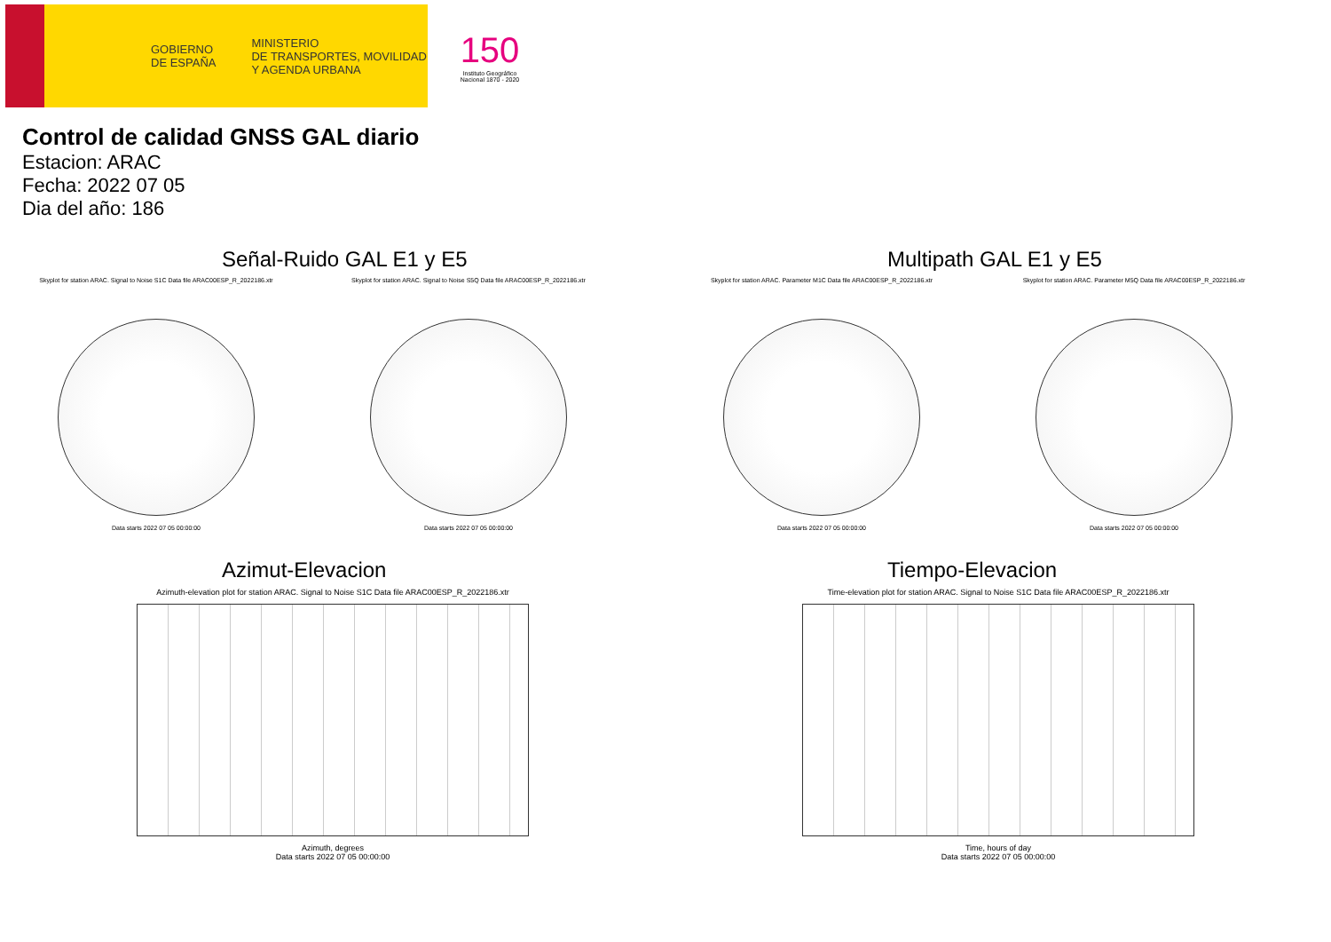GOBIERNO
DE ESPAÑA MINISTERIO
DE TRANSPORTES, MOVILIDAD
Y AGENDA URBANA
150
Instituto Geográfico Nacional 1870 - 2020
Control de calidad GNSS GAL diario
Estacion: ARAC
Fecha: 2022 07 05
Dia del año: 186
Señal-Ruido GAL E1 y E5
Skyplot for station ARAC. Signal to Noise S1C Data file ARAC00ESP_R_2022186.xtr
Data starts 2022 07 05 00:00:00
Skyplot for station ARAC. Signal to Noise S5Q Data file ARAC00ESP_R_2022186.xtr
Data starts 2022 07 05 00:00:00
Multipath GAL E1 y E5
Skyplot for station ARAC. Parameter M1C Data file ARAC00ESP_R_2022186.xtr
Data starts 2022 07 05 00:00:00
Skyplot for station ARAC. Parameter M5Q Data file ARAC00ESP_R_2022186.xtr
Data starts 2022 07 05 00:00:00
Azimut-Elevacion
Azimuth-elevation plot for station ARAC. Signal to Noise S1C Data file ARAC00ESP_R_2022186.xtr
Azimuth, degrees
Data starts 2022 07 05 00:00:00
Tiempo-Elevacion
Time-elevation plot for station ARAC. Signal to Noise S1C Data file ARAC00ESP_R_2022186.xtr
Time, hours of day
Data starts 2022 07 05 00:00:00